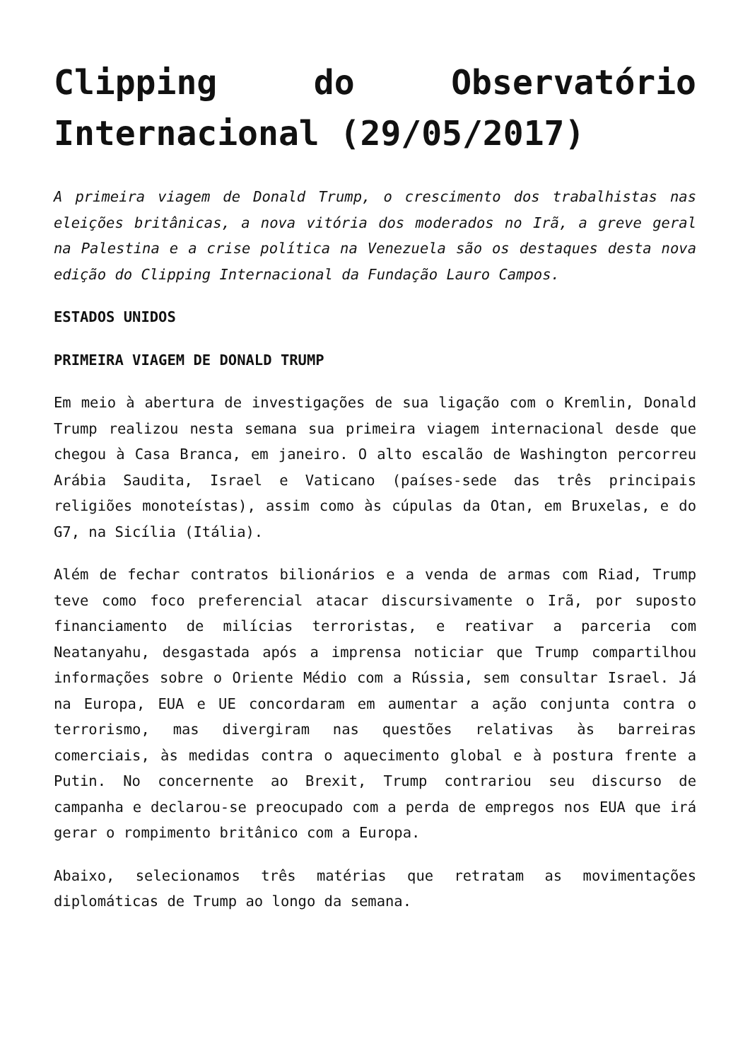Clipping do Observatório Internacional (29/05/2017)
A primeira viagem de Donald Trump, o crescimento dos trabalhistas nas eleições britânicas, a nova vitória dos moderados no Irã, a greve geral na Palestina e a crise política na Venezuela são os destaques desta nova edição do Clipping Internacional da Fundação Lauro Campos.
ESTADOS UNIDOS
PRIMEIRA VIAGEM DE DONALD TRUMP
Em meio à abertura de investigações de sua ligação com o Kremlin, Donald Trump realizou nesta semana sua primeira viagem internacional desde que chegou à Casa Branca, em janeiro. O alto escalão de Washington percorreu Arábia Saudita, Israel e Vaticano (países-sede das três principais religiões monoteístas), assim como às cúpulas da Otan, em Bruxelas, e do G7, na Sicília (Itália).
Além de fechar contratos bilionários e a venda de armas com Riad, Trump teve como foco preferencial atacar discursivamente o Irã, por suposto financiamento de milícias terroristas, e reativar a parceria com Neatanyahu, desgastada após a imprensa noticiar que Trump compartilhou informações sobre o Oriente Médio com a Rússia, sem consultar Israel. Já na Europa, EUA e UE concordaram em aumentar a ação conjunta contra o terrorismo, mas divergiram nas questões relativas às barreiras comerciais, às medidas contra o aquecimento global e à postura frente a Putin. No concernente ao Brexit, Trump contrariou seu discurso de campanha e declarou-se preocupado com a perda de empregos nos EUA que irá gerar o rompimento britânico com a Europa.
Abaixo, selecionamos três matérias que retratam as movimentações diplomáticas de Trump ao longo da semana.